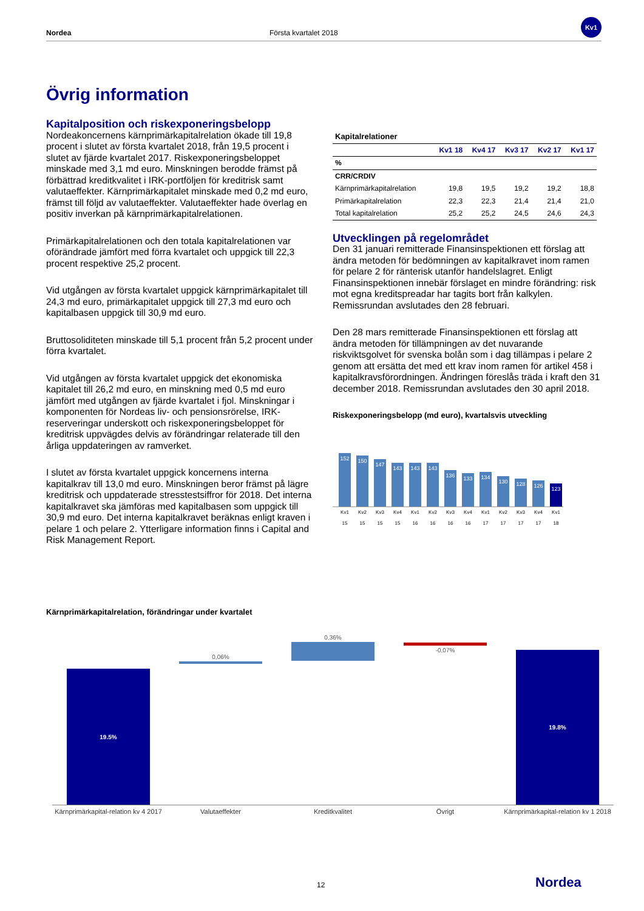Nordea Första kvartalet 2018
Kv1
Övrig information
Kapitalposition och riskexponeringsbelopp
Nordeakoncernens kärnprimärkapitalrelation ökade till 19,8 procent i slutet av första kvartalet 2018, från 19,5 procent i slutet av fjärde kvartalet 2017. Riskexponeringsbeloppet minskade med 3,1 md euro. Minskningen berodde främst på förbättrad kreditkvalitet i IRK-portföljen för kreditrisk samt valutaeffekter. Kärnprimärkapitalet minskade med 0,2 md euro, främst till följd av valutaeffekter. Valutaeffekter hade överlag en positiv inverkan på kärnprimärkapitalrelationen.
Primärkapitalrelationen och den totala kapitalrelationen var oförändrade jämfört med förra kvartalet och uppgick till 22,3 procent respektive 25,2 procent.
Vid utgången av första kvartalet uppgick kärnprimärkapitalet till 24,3 md euro, primärkapitalet uppgick till 27,3 md euro och kapitalbasen uppgick till 30,9 md euro.
Bruttosoliditeten minskade till 5,1 procent från 5,2 procent under förra kvartalet.
Vid utgången av första kvartalet uppgick det ekonomiska kapitalet till 26,2 md euro, en minskning med 0,5 md euro jämfört med utgången av fjärde kvartalet i fjol. Minskningar i komponenten för Nordeas liv- och pensionsrörelse, IRK-reserveringar underskott och riskexponeringsbeloppet för kreditrisk uppvägdes delvis av förändringar relaterade till den årliga uppdateringen av ramverket.
I slutet av första kvartalet uppgick koncernens interna kapitalkrav till 13,0 md euro. Minskningen beror främst på lägre kreditrisk och uppdaterade stresstestsiffror för 2018. Det interna kapitalkravet ska jämföras med kapitalbasen som uppgick till 30,9 md euro. Det interna kapitalkravet beräknas enligt kraven i pelare 1 och pelare 2. Ytterligare information finns i Capital and Risk Management Report.
| Kapitalrelationer | | | | | |
| --- | --- | --- | --- | --- | --- |
| | Kv1 18 | Kv4 17 | Kv3 17 | Kv2 17 | Kv1 17 |
| % | | | | | |
| CRR/CRDIV | | | | | |
| Kärnprimärkapitalrelation | 19,8 | 19,5 | 19,2 | 19,2 | 18,8 |
| Primärkapitalrelation | 22,3 | 22,3 | 21,4 | 21,4 | 21,0 |
| Total kapitalrelation | 25,2 | 25,2 | 24,5 | 24,6 | 24,3 |
Utvecklingen på regelområdet
Den 31 januari remitterade Finansinspektionen ett förslag att ändra metoden för bedömningen av kapitalkravet inom ramen för pelare 2 för ränterisk utanför handelslagret. Enligt Finansinspektionen innebär förslaget en mindre förändring: risk mot egna kreditspreadar har tagits bort från kalkylen. Remissrundan avslutades den 28 februari.
Den 28 mars remitterade Finansinspektionen ett förslag att ändra metoden för tillämpningen av det nuvarande riskviktsgolvet för svenska bolån som i dag tillämpas i pelare 2 genom att ersätta det med ett krav inom ramen för artikel 458 i kapitalkravsförordningen. Ändringen föreslås träda i kraft den 31 december 2018. Remissrundan avslutades den 30 april 2018.
Riskexponeringsbelopp (md euro), kvartalsvis utveckling
152
150
147
143
143
143
136
133
134
130
128
126
123
Kv1 15 Kv2 15 Kv3 15 Kv4 15 Kv1 16 Kv2 16 Kv3 16 Kv4 16 Kv1 17 Kv2 17 Kv3 17 Kv4 17 Kv1 18
Kärnprimärkapitalrelation, förändringar under kvartalet
19.5%
0,06%
0,36%
-0,07%
19.8%
Kärnprimärkapital-relation kv 4 2017 Valutaeffekter Kreditkvalitet Övrigt Kärnprimärkapital-relation kv 1 2018
12 Nordea